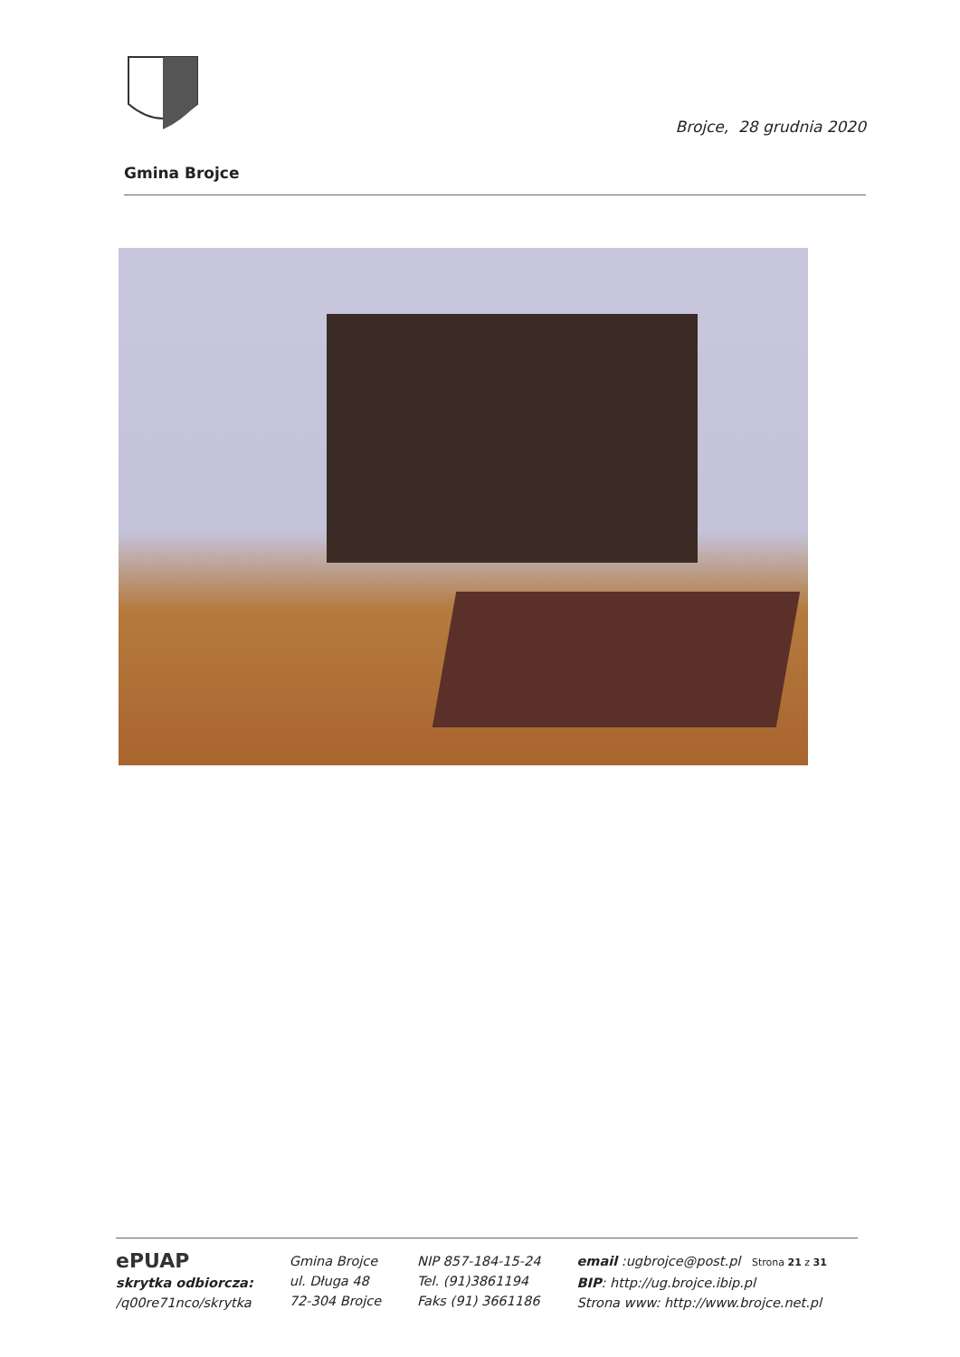Brojce, 28 grudnia 2020
Gmina Brojce
ePUAP
skrytka odbiorcza:
/q00re71nco/skrytka
Gmina Brojce
ul. Długa 48
72-304 Brojce
NIP 857-184-15-24
Tel. (91)3861194
Faks (91) 3661186
email :ugbrojce@post.pl Strona 21 z 31
BIP: http://ug.brojce.ibip.pl
Strona www: http://www.brojce.net.pl